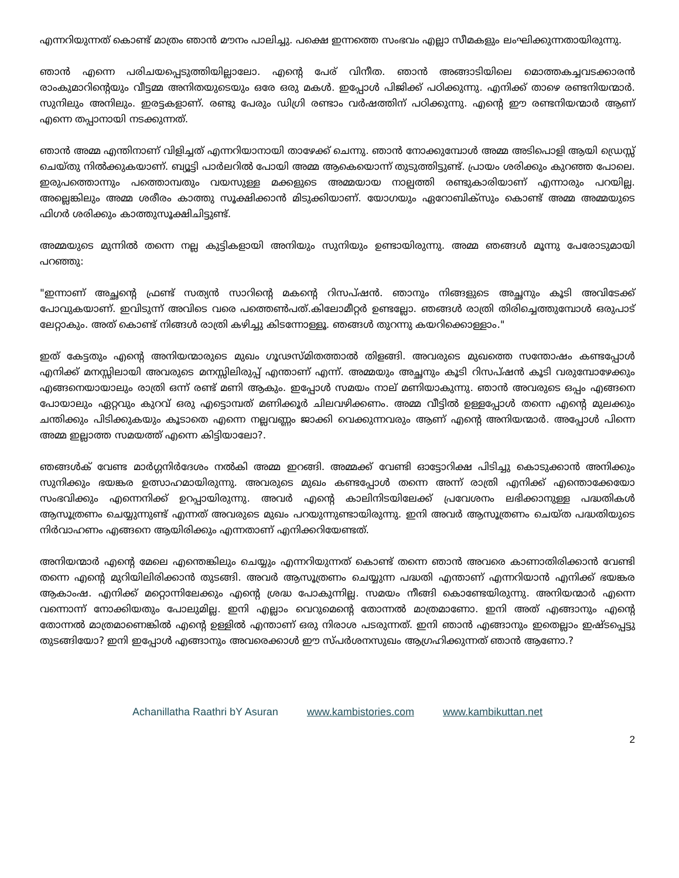എന്നറിയുന്നത് കൊണ്ട് മാത്രം ഞാൻ മൗനം പാലിച്ചു. പക്ഷെ ഇന്നത്തെ സംഭവം എല്ലാ സീമകളും ലംഘിക്കുന്നതായിരുന്നു.
ഞാൻ എന്നെ പരിചയപ്പെടുത്തിയില്ലാലോ. എന്റെ പേര് വിനീത. ഞാൻ അങ്ങാടിയിലെ മൊത്തകച്ചവടക്കാരൻ രാംകുമാറിന്റെയും വീട്ടമ്മ അനിതയുടെയും ഒരേ ഒരു മകൾ. ഇപ്പോൾ പിജിക്ക് പഠിക്കുന്നു. എനിക്ക് താഴെ രണ്ടനിയന്മാർ. സുനിലും അനിലും. ഇരട്ടകളാണ്. രണ്ടു പേരും ഡിഗ്രി രണ്ടാം വർഷത്തിന് പഠിക്കുന്നു. എന്റെ ഈ രണ്ടനിയന്മാർ ആണ് എന്നെ തപ്പാനായി നടക്കുന്നത്.
ഞാൻ അമ്മ എന്തിനാണ് വിളിച്ചത് എന്നറിയാനായി താഴേക്ക് ചെന്നു. ഞാൻ നോക്കുമ്പോൾ അമ്മ അടിപൊളി ആയി ഡ്രെസ്സ് ചെയ്തു നിൽക്കുകയാണ്. ബ്യൂട്ടി പാർലറിൽ പോയി അമ്മ ആകെയൊന്ന് തുടുത്തിട്ടുണ്ട്. പ്രായം ശരിക്കും കുറഞ്ഞ പോലെ. ഇരുപത്തൊന്നും പത്തൊമ്പതും വയസുള്ള മക്കളുടെ അമ്മയായ നാല്പത്തി രണ്ടുകാരിയാണ് എന്നാരും പറയില്ല. അല്ലെങ്കിലും അമ്മ ശരീരം കാത്തു സൂക്ഷിക്കാൻ മിടുക്കിയാണ്. യോഗയും ഏറോബിക്സും കൊണ്ട് അമ്മ അമ്മയുടെ ഫിഗർ ശരിക്കും കാത്തുസൂക്ഷിചിട്ടുണ്ട്.
അമ്മയുടെ മുന്നിൽ തന്നെ നല്ല കുട്ടികളായി അനിയും സുനിയും ഉണ്ടായിരുന്നു. അമ്മ ഞങ്ങൾ മൂന്നു പേരോടുമായി പറഞ്ഞു:
"ഇന്നാണ് അച്ഛന്റെ ഫ്രണ്ട് സത്യൻ സാറിന്റെ മകന്റെ റിസപ്ഷൻ. ഞാനും നിങ്ങളുടെ അച്ഛനും കൂടി അവിടേക്ക് പോവുകയാണ്. ഇവിടുന്ന് അവിടെ വരെ പത്തെൺപത്.കിലോമീറ്റർ ഉണ്ടല്ലോ. ഞങ്ങൾ രാത്രി തിരിച്ചെത്തുമ്പോൾ ഒരുപാട് ലേറ്റാകും. അത് കൊണ്ട് നിങ്ങൾ രാത്രി കഴിച്ചു കിടന്നോള്ളൂ. ഞങ്ങൾ തുറന്നു കയറിക്കൊള്ളാം."
ഇത് കേട്ടതും എന്റെ അനിയന്മാരുടെ മുഖം ഗൂഢസ്മിതത്താൽ തിളങ്ങി. അവരുടെ മുഖത്തെ സന്തോഷം കണ്ടപ്പോൾ എനിക്ക് മനസ്സിലായി അവരുടെ മനസ്സിലിരുപ്പ് എന്താണ് എന്ന്. അമ്മയും അച്ഛനും കൂടി റിസപ്ഷൻ കൂടി വരുമ്പോഴേക്കും എങ്ങനെയായാലും രാത്രി ഒന്ന് രണ്ട് മണി ആകും. ഇപ്പോൾ സമയം നാല് മണിയാകുന്നു. ഞാൻ അവരുടെ ഒപ്പം എങ്ങനെ പോയാലും ഏറ്റവും കുറവ് ഒരു എട്ടൊമ്പത് മണിക്കൂർ ചിലവഴിക്കണം. അമ്മ വീട്ടിൽ ഉള്ളപ്പോൾ തന്നെ എന്റെ മുലക്കും ചന്തിക്കും പിടിക്കുകയും കൂടാതെ എന്നെ നല്ലവണ്ണം ജാക്കി വെക്കുന്നവരും ആണ് എന്റെ അനിയന്മാർ. അപ്പോൾ പിന്നെ അമ്മ ഇല്ലാത്ത സമയത്ത് എന്നെ കിട്ടിയാലോ?.
ഞങ്ങൾക് വേണ്ട മാർഗ്ഗനിർദേശം നൽകി അമ്മ ഇറങ്ങി. അമ്മക്ക് വേണ്ടി ഓട്ടോറിക്ഷ പിടിച്ചു കൊടുക്കാൻ അനിക്കും സുനിക്കും ഭയങ്കര ഉത്സാഹമായിരുന്നു. അവരുടെ മുഖം കണ്ടപ്പോൾ തന്നെ അന്ന് രാത്രി എനിക്ക് എന്തൊക്കേയോ സംഭവിക്കും എന്നെനിക്ക് ഉറപ്പായിരുന്നു. അവർ എന്റെ കാലിനിടയിലേക്ക് പ്രവേശനം ലഭിക്കാനുള്ള പദ്ധതികൾ ആസൂത്രണം ചെയ്യുന്നുണ്ട് എന്നത് അവരുടെ മുഖം പറയുന്നുണ്ടായിരുന്നു. ഇനി അവർ ആസൂത്രണം ചെയ്ത പദ്ധതിയുടെ നിർവാഹണം എങ്ങനെ ആയിരിക്കും എന്നതാണ് എനിക്കറിയേണ്ടത്.
അനിയന്മാർ എന്റെ മേലെ എന്തെങ്കിലും ചെയ്യും എന്നറിയുന്നത് കൊണ്ട് തന്നെ ഞാൻ അവരെ കാണാതിരിക്കാൻ വേണ്ടി തന്നെ എന്റെ മുറിയിലിരിക്കാൻ തുടങ്ങി. അവർ ആസൂത്രണം ചെയ്യുന്ന പദ്ധതി എന്താണ് എന്നറിയാൻ എനിക്ക് ഭയങ്കര ആകാംഷ. എനിക്ക് മറ്റൊന്നിലേക്കും എന്റെ ശ്രദ്ധ പോകുന്നില്ല. സമയം നീങ്ങി കൊണ്ടേയിരുന്നു. അനിയന്മാർ എന്നെ വന്നൊന്ന് നോക്കിയതും പോലുമില്ല. ഇനി എല്ലാം വെറുമെന്റെ തോന്നൽ മാത്രമാണോ. ഇനി അത് എങ്ങാനും എന്റെ തോന്നൽ മാത്രമാണെങ്കിൽ എന്റെ ഉള്ളിൽ എന്താണ് ഒരു നിരാശ പടരുന്നത്. ഇനി ഞാൻ എങ്ങാനും ഇതെല്ലാം ഇഷ്ടപ്പെട്ടു തുടങ്ങിയോ? ഇനി ഇപ്പോൾ എങ്ങാനും അവരെക്കാൾ ഈ സ്പർശനസുഖം ആഗ്രഹിക്കുന്നത് ഞാൻ ആണോ.?
Achanillatha Raathri bY Asuran www.kambistories.com www.kambikuttan.net
2